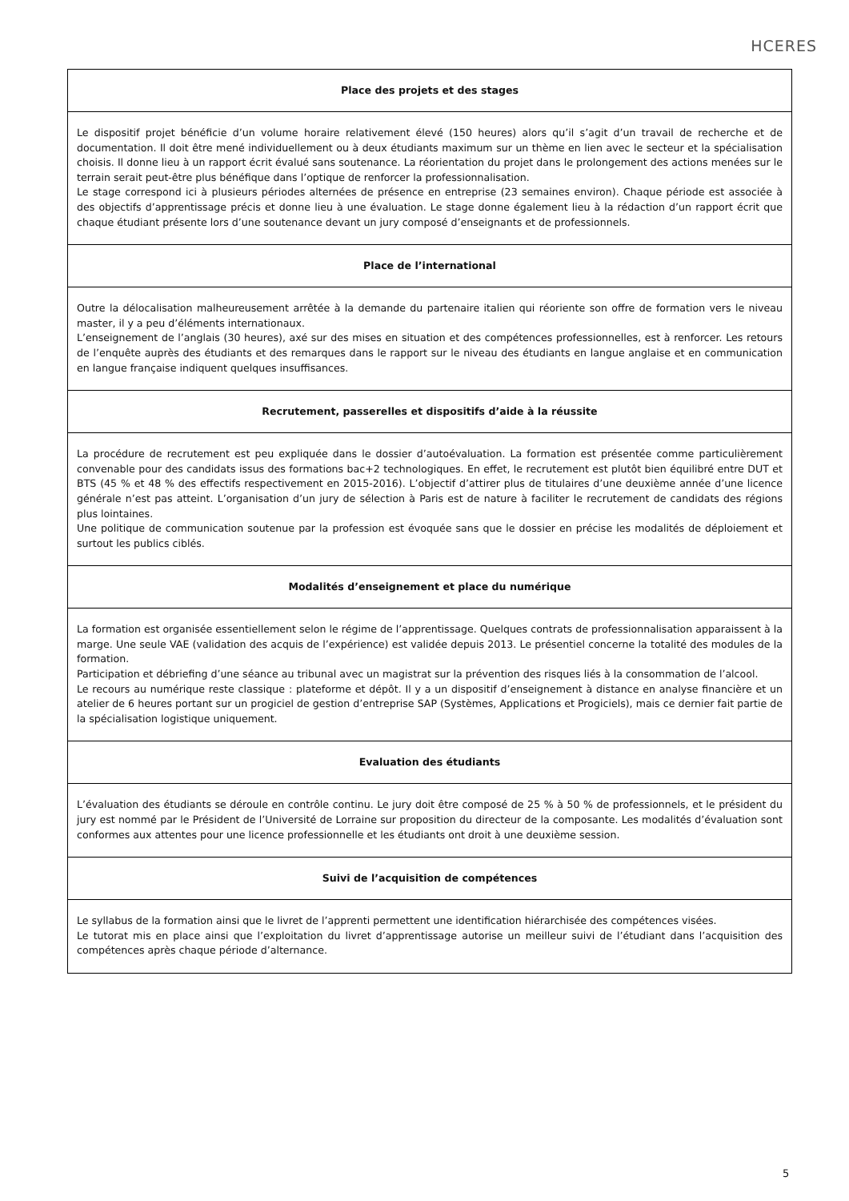HCERES
| Place des projets et des stages |
| --- |
| Le dispositif projet bénéficie d’un volume horaire relativement élevé (150 heures) alors qu’il s’agit d’un travail de recherche et de documentation. Il doit être mené individuellement ou à deux étudiants maximum sur un thème en lien avec le secteur et la spécialisation choisis. Il donne lieu à un rapport écrit évalué sans soutenance. La réorientation du projet dans le prolongement des actions menées sur le terrain serait peut-être plus bénéfique dans l’optique de renforcer la professionnalisation. Le stage correspond ici à plusieurs périodes alternées de présence en entreprise (23 semaines environ). Chaque période est associée à des objectifs d’apprentissage précis et donne lieu à une évaluation. Le stage donne également lieu à la rédaction d’un rapport écrit que chaque étudiant présente lors d’une soutenance devant un jury composé d’enseignants et de professionnels. |
| Place de l’international |
| Outre la délocalisation malheureusement arrêtée à la demande du partenaire italien qui réoriente son offre de formation vers le niveau master, il y a peu d’éléments internationaux. L’enseignement de l’anglais (30 heures), axé sur des mises en situation et des compétences professionnelles, est à renforcer. Les retours de l’enquête auprès des étudiants et des remarques dans le rapport sur le niveau des étudiants en langue anglaise et en communication en langue française indiquent quelques insuffisances. |
| Recrutement, passerelles et dispositifs d’aide à la réussite |
| La procédure de recrutement est peu expliquée dans le dossier d’autoévaluation. La formation est présentée comme particulièrement convenable pour des candidats issus des formations bac+2 technologiques. En effet, le recrutement est plutôt bien équilibré entre DUT et BTS (45 % et 48 % des effectifs respectivement en 2015-2016). L’objectif d’attirer plus de titulaires d’une deuxième année d’une licence générale n’est pas atteint. L’organisation d’un jury de sélection à Paris est de nature à faciliter le recrutement de candidats des régions plus lointaines. Une politique de communication soutenue par la profession est évoquée sans que le dossier en précise les modalités de déploiement et surtout les publics ciblés. |
| Modalités d’enseignement et place du numérique |
| La formation est organisée essentiellement selon le régime de l’apprentissage. Quelques contrats de professionnalisation apparaissent à la marge. Une seule VAE (validation des acquis de l’expérience) est validée depuis 2013. Le présentiel concerne la totalité des modules de la formation. Participation et débriefing d’une séance au tribunal avec un magistrat sur la prévention des risques liés à la consommation de l’alcool. Le recours au numérique reste classique : plateforme et dépôt. Il y a un dispositif d’enseignement à distance en analyse financière et un atelier de 6 heures portant sur un progiciel de gestion d’entreprise SAP (Systèmes, Applications et Progiciels), mais ce dernier fait partie de la spécialisation logistique uniquement. |
| Evaluation des étudiants |
| L’évaluation des étudiants se déroule en contrôle continu. Le jury doit être composé de 25 % à 50 % de professionnels, et le président du jury est nommé par le Président de l’Université de Lorraine sur proposition du directeur de la composante. Les modalités d’évaluation sont conformes aux attentes pour une licence professionnelle et les étudiants ont droit à une deuxième session. |
| Suivi de l’acquisition de compétences |
| Le syllabus de la formation ainsi que le livret de l’apprenti permettent une identification hiérarchisée des compétences visées. Le tutorat mis en place ainsi que l’exploitation du livret d’apprentissage autorise un meilleur suivi de l’étudiant dans l’acquisition des compétences après chaque période d’alternance. |
5